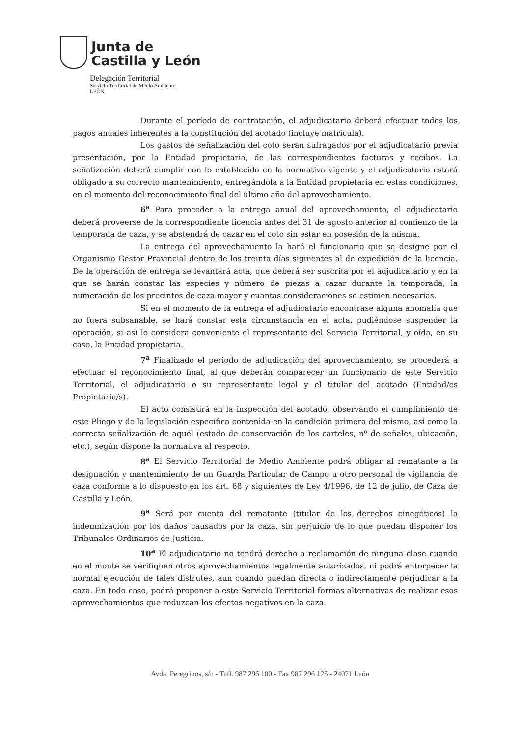Junta de
Castilla y León
Delegación Territorial
Servicio Territorial de Medio Ambiente
LEÓN
Durante el período de contratación, el adjudicatario deberá efectuar todos los pagos anuales inherentes a la constitución del acotado (incluye matricula).
Los gastos de señalización del coto serán sufragados por el adjudicatario previa presentación, por la Entidad propietaria, de las correspondientes facturas y recibos. La señalización deberá cumplir con lo establecido en la normativa vigente y el adjudicatario estará obligado a su correcto mantenimiento, entregándola a la Entidad propietaria en estas condiciones, en el momento del reconocimiento final del último año del aprovechamiento.
6<sup>a</sup> Para proceder a la entrega anual del aprovechamiento, el adjudicatario deberá proveerse de la correspondiente licencia antes del 31 de agosto anterior al comienzo de la temporada de caza, y se abstendrá de cazar en el coto sin estar en posesión de la misma.
La entrega del aprovechamiento la hará el funcionario que se designe por el Organismo Gestor Provincial dentro de los treinta días siguientes al de expedición de la licencia. De la operación de entrega se levantará acta, que deberá ser suscrita por el adjudicatario y en la que se harán constar las especies y número de piezas a cazar durante la temporada, la numeración de los precintos de caza mayor y cuantas consideraciones se estimen necesarias.
Si en el momento de la entrega el adjudicatario encontrase alguna anomalía que no fuera subsanable, se hará constar esta circunstancia en el acta, pudiéndose suspender la operación, si así lo considera conveniente el representante del Servicio Territorial, y oída, en su caso, la Entidad propietaria.
7<sup>a</sup> Finalizado el periodo de adjudicación del aprovechamiento, se procederá a efectuar el reconocimiento final, al que deberán comparecer un funcionario de este Servicio Territorial, el adjudicatario o su representante legal y el titular del acotado (Entidad/es Propietaria/s).
El acto consistirá en la inspección del acotado, observando el cumplimiento de este Pliego y de la legislación específica contenida en la condición primera del mismo, así como la correcta señalización de aquél (estado de conservación de los carteles, nº de señales, ubicación, etc.), según dispone la normativa al respecto.
8<sup>a</sup> El Servicio Territorial de Medio Ambiente podrá obligar al rematante a la designación y mantenimiento de un Guarda Particular de Campo u otro personal de vigilancia de caza conforme a lo dispuesto en los art. 68 y siguientes de Ley 4/1996, de 12 de julio, de Caza de Castilla y León.
9<sup>a</sup> Será por cuenta del rematante (titular de los derechos cinegéticos) la indemnización por los daños causados por la caza, sin perjuicio de lo que puedan disponer los Tribunales Ordinarios de Justicia.
10<sup>a</sup> El adjudicatario no tendrá derecho a reclamación de ninguna clase cuando en el monte se verifiquen otros aprovechamientos legalmente autorizados, ni podrá entorpecer la normal ejecución de tales disfrutes, aun cuando puedan directa o indirectamente perjudicar a la caza. En todo caso, podrá proponer a este Servicio Territorial formas alternativas de realizar esos aprovechamientos que reduzcan los efectos negativos en la caza.
Avda. Peregrinos, s/n - Tefl. 987 296 100 - Fax 987 296 125 - 24071 León